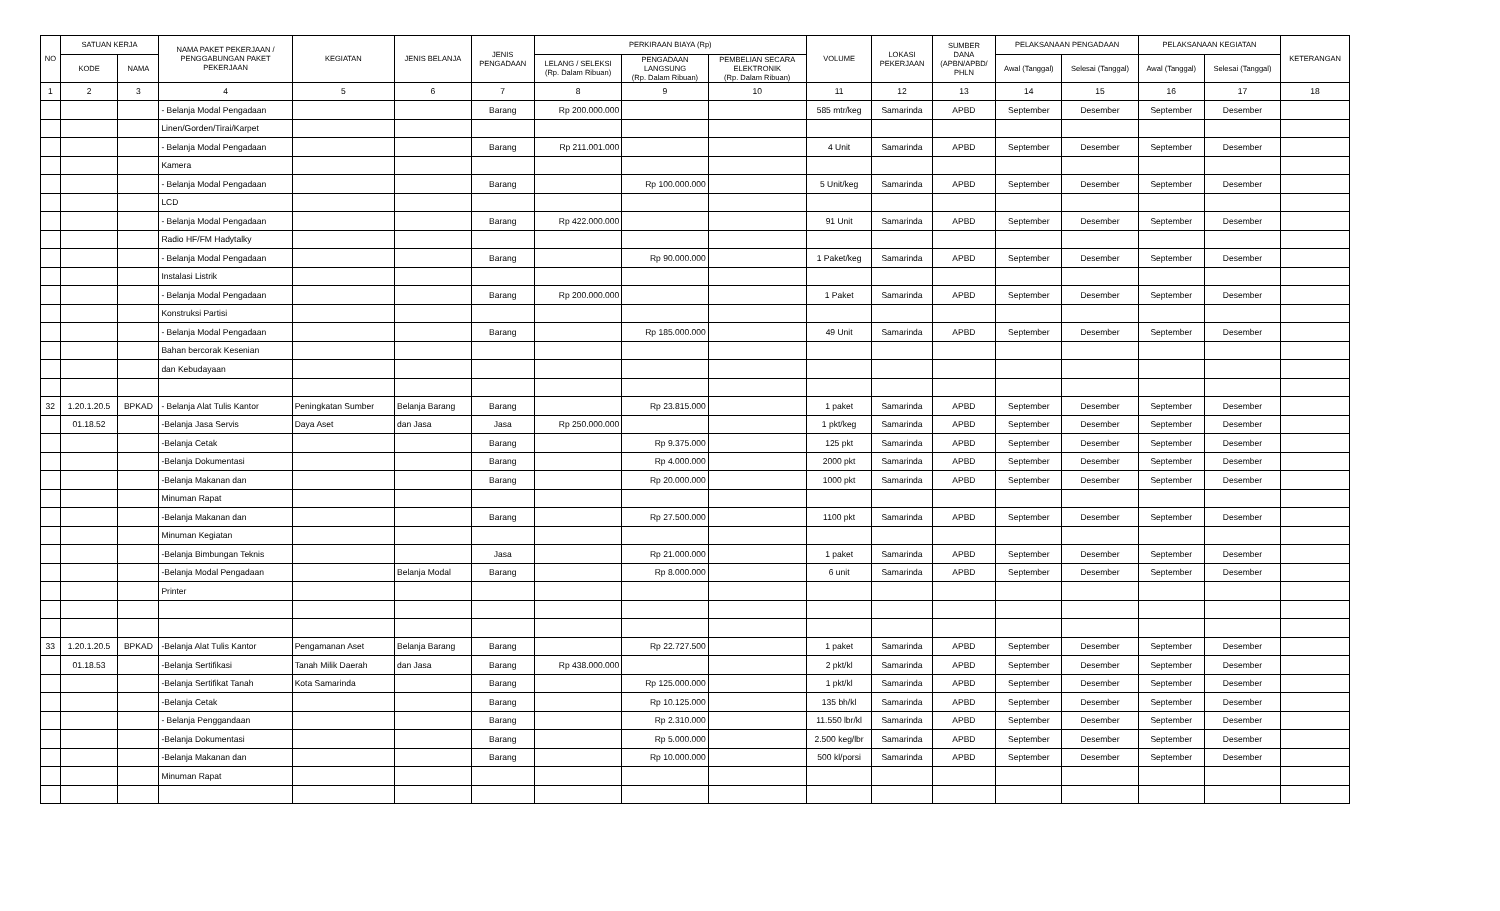| NO | SATUAN KERJA | | NAMA PAKET PEKERJAAN / PENGGABUNGAN PAKET PEKERJAAN | KEGIATAN | JENIS BELANJA | JENIS PENGADAAN | PERKIRAAN BIAYA (Rp) | | | VOLUME | LOKASI PEKERJAAN | SUMBER DANA (APBN/APBD/ PHLN | PELAKSANAAN PENGADAAN | | PELAKSANAAN KEGIATAN | | KETERANGAN |
| --- | --- | --- | --- | --- | --- | --- | --- | --- | --- | --- | --- | --- | --- | --- | --- | --- | --- |
| | KODE | NAMA | | | | | LELANG / SELEKSI (Rp. Dalam Ribuan) | PENGADAAN LANGSUNG (Rp. Dalam Ribuan) | PEMBELIAN SECARA ELEKTRONIK (Rp. Dalam Ribuan) | | | | Awal (Tanggal) | Selesai (Tanggal) | Awal (Tanggal) | Selesai (Tanggal) | |
| 1 | 2 | 3 | 4 | 5 | 6 | 7 | 8 | 9 | 10 | 11 | 12 | 13 | 14 | 15 | 16 | 17 | 18 |
| | | | - Belanja Modal Pengadaan | | | Barang | Rp 200.000.000 | | | 585 mtr/keg | Samarinda | APBD | September | Desember | September | Desember | |
| | | | Linen/Gorden/Tirai/Karpet | | | | | | | | | | | | | | |
| | | | - Belanja Modal Pengadaan | | | Barang | Rp 211.001.000 | | | 4 Unit | Samarinda | APBD | September | Desember | September | Desember | |
| | | | Kamera | | | | | | | | | | | | | | |
| | | | - Belanja Modal Pengadaan | | | Barang | | Rp 100.000.000 | | 5 Unit/keg | Samarinda | APBD | September | Desember | September | Desember | |
| | | | LCD | | | | | | | | | | | | | | |
| | | | - Belanja Modal Pengadaan | | | Barang | Rp 422.000.000 | | | 91 Unit | Samarinda | APBD | September | Desember | September | Desember | |
| | | | Radio HF/FM Hadytalky | | | | | | | | | | | | | | |
| | | | - Belanja Modal Pengadaan | | | Barang | | Rp 90.000.000 | | 1 Paket/keg | Samarinda | APBD | September | Desember | September | Desember | |
| | | | Instalasi Listrik | | | | | | | | | | | | | | |
| | | | - Belanja Modal Pengadaan | | | Barang | Rp 200.000.000 | | | 1 Paket | Samarinda | APBD | September | Desember | September | Desember | |
| | | | Konstruksi Partisi | | | | | | | | | | | | | | |
| | | | - Belanja Modal Pengadaan | | | Barang | | Rp 185.000.000 | | 49 Unit | Samarinda | APBD | September | Desember | September | Desember | |
| | | | Bahan bercorak Kesenian | | | | | | | | | | | | | | |
| | | | dan Kebudayaan | | | | | | | | | | | | | | |
| 32 | 1.20.1.20.5 | BPKAD | - Belanja Alat Tulis Kantor | Peningkatan Sumber | Belanja Barang | Barang | | Rp 23.815.000 | | 1 paket | Samarinda | APBD | September | Desember | September | Desember | |
| | 01.18.52 | | -Belanja Jasa Servis | Daya Aset | dan Jasa | Jasa | Rp 250.000.000 | | | 1 pkt/keg | Samarinda | APBD | September | Desember | September | Desember | |
| | | | -Belanja Cetak | | | Barang | | Rp 9.375.000 | | 125 pkt | Samarinda | APBD | September | Desember | September | Desember | |
| | | | -Belanja Dokumentasi | | | Barang | | Rp 4.000.000 | | 2000 pkt | Samarinda | APBD | September | Desember | September | Desember | |
| | | | -Belanja Makanan dan | | | Barang | | Rp 20.000.000 | | 1000 pkt | Samarinda | APBD | September | Desember | September | Desember | |
| | | | Minuman Rapat | | | | | | | | | | | | | | |
| | | | -Belanja Makanan dan | | | Barang | | Rp 27.500.000 | | 1100 pkt | Samarinda | APBD | September | Desember | September | Desember | |
| | | | Minuman Kegiatan | | | | | | | | | | | | | | |
| | | | -Belanja Bimbungan Teknis | | | Jasa | | Rp 21.000.000 | | 1 paket | Samarinda | APBD | September | Desember | September | Desember | |
| | | | -Belanja Modal Pengadaan | | Belanja Modal | Barang | | Rp 8.000.000 | | 6 unit | Samarinda | APBD | September | Desember | September | Desember | |
| | | | Printer | | | | | | | | | | | | | | |
| 33 | 1.20.1.20.5 | BPKAD | -Belanja Alat Tulis Kantor | Pengamanan Aset | Belanja Barang | Barang | | Rp 22.727.500 | | 1 paket | Samarinda | APBD | September | Desember | September | Desember | |
| | 01.18.53 | | -Belanja Sertifikasi | Tanah Milik Daerah | dan Jasa | Barang | Rp 438.000.000 | | | 2 pkt/kl | Samarinda | APBD | September | Desember | September | Desember | |
| | | | -Belanja Sertifikat Tanah | Kota Samarinda | | Barang | | Rp 125.000.000 | | 1 pkt/kl | Samarinda | APBD | September | Desember | September | Desember | |
| | | | -Belanja Cetak | | | Barang | | Rp 10.125.000 | | 135 bh/kl | Samarinda | APBD | September | Desember | September | Desember | |
| | | | - Belanja Penggandaan | | | Barang | | Rp 2.310.000 | | 11.550 lbr/kl | Samarinda | APBD | September | Desember | September | Desember | |
| | | | -Belanja Dokumentasi | | | Barang | | Rp 5.000.000 | | 2.500 keg/lbr | Samarinda | APBD | September | Desember | September | Desember | |
| | | | -Belanja Makanan dan | | | Barang | | Rp 10.000.000 | | 500 kl/porsi | Samarinda | APBD | September | Desember | September | Desember | |
| | | | Minuman Rapat | | | | | | | | | | | | | | |